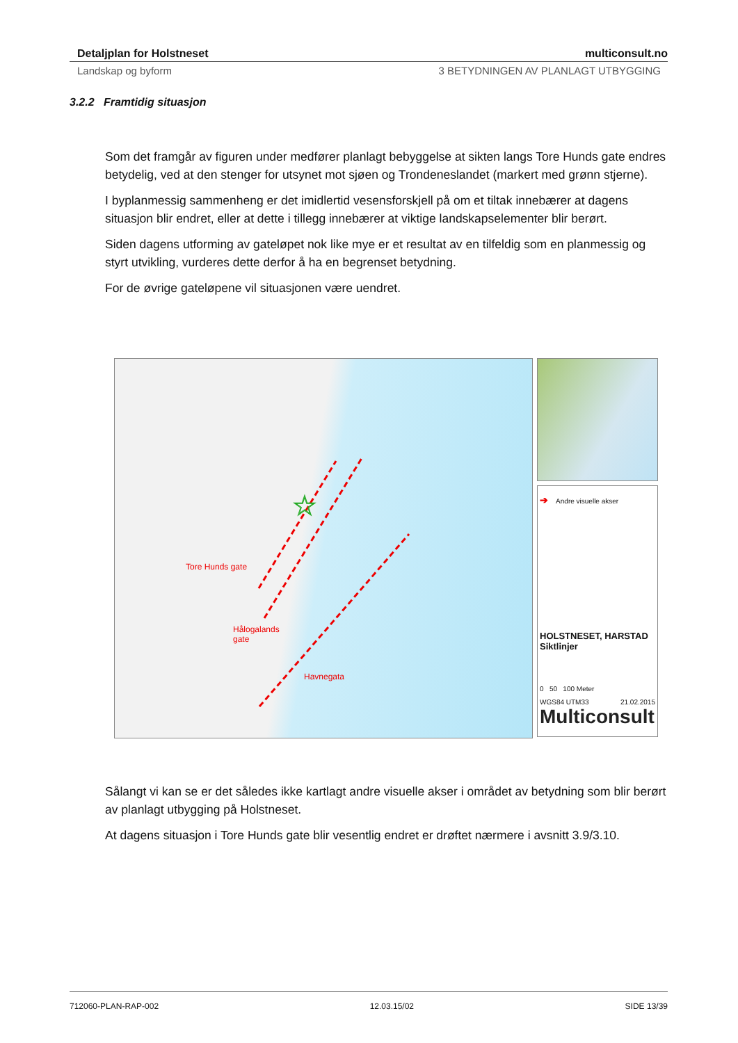Detaljplan for Holstneset multiconsult.no
Landskap og byform 3 BETYDNINGEN AV PLANLAGT UTBYGGING
3.2.2 Framtidig situasjon
Som det framgår av figuren under medfører planlagt bebyggelse at sikten langs Tore Hunds gate endres betydelig, ved at den stenger for utsynet mot sjøen og Trondeneslandet (markert med grønn stjerne).
I byplanmessig sammenheng er det imidlertid vesensforskjell på om et tiltak innebærer at dagens situasjon blir endret, eller at dette i tillegg innebærer at viktige landskapselementer blir berørt.
Siden dagens utforming av gateløpet nok like mye er et resultat av en tilfeldig som en planmessig og styrt utvikling, vurderes dette derfor å ha en begrenset betydning.
For de øvrige gateløpene vil situasjonen være uendret.
☆
Tore Hunds gate
Hålogalands
gate
Havnegata
➔ Andre visuelle akser
HOLSTNESET, HARSTAD
Siktlinjer
0 50 100 Meter
WGS84 UTM33 21.02.2015
Multiconsult
Sålangt vi kan se er det således ikke kartlagt andre visuelle akser i området av betydning som blir berørt av planlagt utbygging på Holstneset.
At dagens situasjon i Tore Hunds gate blir vesentlig endret er drøftet nærmere i avsnitt 3.9/3.10.
712060-PLAN-RAP-002 12.03.15/02 SIDE 13/39